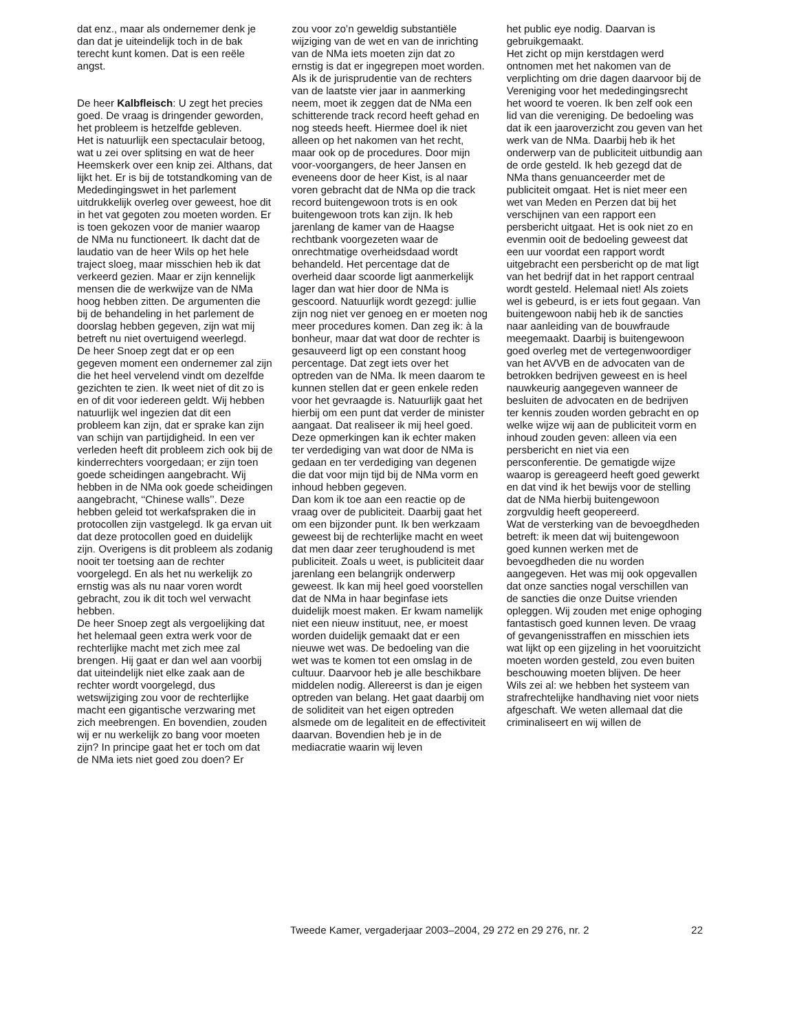dat enz., maar als ondernemer denk je dan dat je uiteindelijk toch in de bak terecht kunt komen. Dat is een reële angst.
De heer Kalbfleisch: U zegt het precies goed. De vraag is dringender geworden, het probleem is hetzelfde gebleven.
Het is natuurlijk een spectaculair betoog, wat u zei over splitsing en wat de heer Heemskerk over een knip zei. Althans, dat lijkt het. Er is bij de totstandkoming van de Mededingingswet in het parlement uitdrukkelijk overleg over geweest, hoe dit in het vat gegoten zou moeten worden. Er is toen gekozen voor de manier waarop de NMa nu functioneert. Ik dacht dat de laudatio van de heer Wils op het hele traject sloeg, maar misschien heb ik dat verkeerd gezien. Maar er zijn kennelijk mensen die de werkwijze van de NMa hoog hebben zitten. De argumenten die bij de behandeling in het parlement de doorslag hebben gegeven, zijn wat mij betreft nu niet overtuigend weerlegd.
De heer Snoep zegt dat er op een gegeven moment een ondernemer zal zijn die het heel vervelend vindt om dezelfde gezichten te zien. Ik weet niet of dit zo is en of dit voor iedereen geldt. Wij hebben natuurlijk wel ingezien dat dit een probleem kan zijn, dat er sprake kan zijn van schijn van partijdigheid. In een ver verleden heeft dit probleem zich ook bij de kinderrechters voorgedaan; er zijn toen goede scheidingen aangebracht. Wij hebben in de NMa ook goede scheidingen aangebracht, ‘‘Chinese walls’’. Deze hebben geleid tot werkafspraken die in protocollen zijn vastgelegd. Ik ga ervan uit dat deze protocollen goed en duidelijk zijn. Overigens is dit probleem als zodanig nooit ter toetsing aan de rechter voorgelegd. En als het nu werkelijk zo ernstig was als nu naar voren wordt gebracht, zou ik dit toch wel verwacht hebben.
De heer Snoep zegt als vergoelijking dat het helemaal geen extra werk voor de rechterlijke macht met zich mee zal brengen. Hij gaat er dan wel aan voorbij dat uiteindelijk niet elke zaak aan de rechter wordt voorgelegd, dus wetswijziging zou voor de rechterlijke macht een gigantische verzwaring met zich meebrengen. En bovendien, zouden wij er nu werkelijk zo bang voor moeten zijn? In principe gaat het er toch om dat de NMa iets niet goed zou doen? Er
zou voor zo’n geweldig substantiële wijziging van de wet en van de inrichting van de NMa iets moeten zijn dat zo ernstig is dat er ingegrepen moet worden. Als ik de jurisprudentie van de rechters van de laatste vier jaar in aanmerking neem, moet ik zeggen dat de NMa een schitterende track record heeft gehad en nog steeds heeft. Hiermee doel ik niet alleen op het nakomen van het recht, maar ook op de procedures. Door mijn voor-voorgangers, de heer Jansen en eveneens door de heer Kist, is al naar voren gebracht dat de NMa op die track record buitengewoon trots is en ook buitengewoon trots kan zijn. Ik heb jarenlang de kamer van de Haagse rechtbank voorgezeten waar de onrechtmatige overheidsdaad wordt behandeld. Het percentage dat de overheid daar scoorde ligt aanmerkelijk lager dan wat hier door de NMa is gescoord. Natuurlijk wordt gezegd: jullie zijn nog niet ver genoeg en er moeten nog meer procedures komen. Dan zeg ik: à la bonheur, maar dat wat door de rechter is gesauveerd ligt op een constant hoog percentage. Dat zegt iets over het optreden van de NMa. Ik meen daarom te kunnen stellen dat er geen enkele reden voor het gevraagde is. Natuurlijk gaat het hierbij om een punt dat verder de minister aangaat. Dat realiseer ik mij heel goed. Deze opmerkingen kan ik echter maken ter verdediging van wat door de NMa is gedaan en ter verdediging van degenen die dat voor mijn tijd bij de NMa vorm en inhoud hebben gegeven.
Dan kom ik toe aan een reactie op de vraag over de publiciteit. Daarbij gaat het om een bijzonder punt. Ik ben werkzaam geweest bij de rechterlijke macht en weet dat men daar zeer terughoudend is met publiciteit. Zoals u weet, is publiciteit daar jarenlang een belangrijk onderwerp geweest. Ik kan mij heel goed voorstellen dat de NMa in haar beginfase iets duidelijk moest maken. Er kwam namelijk niet een nieuw instituut, nee, er moest worden duidelijk gemaakt dat er een nieuwe wet was. De bedoeling van die wet was te komen tot een omslag in de cultuur. Daarvoor heb je alle beschikbare middelen nodig. Allereerst is dan je eigen optreden van belang. Het gaat daarbij om de soliditeit van het eigen optreden alsmede om de legaliteit en de effectiviteit daarvan. Bovendien heb je in de mediacratie waarin wij leven
het public eye nodig. Daarvan is gebruikgemaakt.
Het zicht op mijn kerstdagen werd ontnomen met het nakomen van de verplichting om drie dagen daarvoor bij de Vereniging voor het mededingingsrecht het woord te voeren. Ik ben zelf ook een lid van die vereniging. De bedoeling was dat ik een jaaroverzicht zou geven van het werk van de NMa. Daarbij heb ik het onderwerp van de publiciteit uitbundig aan de orde gesteld. Ik heb gezegd dat de NMa thans genuanceerder met de publiciteit omgaat. Het is niet meer een wet van Meden en Perzen dat bij het verschijnen van een rapport een persbericht uitgaat. Het is ook niet zo en evenmin ooit de bedoeling geweest dat een uur voordat een rapport wordt uitgebracht een persbericht op de mat ligt van het bedrijf dat in het rapport centraal wordt gesteld. Helemaal niet! Als zoiets wel is gebeurd, is er iets fout gegaan. Van buitengewoon nabij heb ik de sancties naar aanleiding van de bouwfraude meegemaakt. Daarbij is buitengewoon goed overleg met de vertegenwoordiger van het AVVB en de advocaten van de betrokken bedrijven geweest en is heel nauwkeurig aangegeven wanneer de besluiten de advocaten en de bedrijven ter kennis zouden worden gebracht en op welke wijze wij aan de publiciteit vorm en inhoud zouden geven: alleen via een persbericht en niet via een persconferentie. De gematigde wijze waarop is gereageerd heeft goed gewerkt en dat vind ik het bewijs voor de stelling dat de NMa hierbij buitengewoon zorgvuldig heeft geopereerd.
Wat de versterking van de bevoegdheden betreft: ik meen dat wij buitengewoon goed kunnen werken met de bevoegdheden die nu worden aangegeven. Het was mij ook opgevallen dat onze sancties nogal verschillen van de sancties die onze Duitse vrienden opleggen. Wij zouden met enige ophoging fantastisch goed kunnen leven. De vraag of gevangenisstraffen en misschien iets wat lijkt op een gijzeling in het vooruitzicht moeten worden gesteld, zou even buiten beschouwing moeten blijven. De heer Wils zei al: we hebben het systeem van strafrechtelijke handhaving niet voor niets afgeschaft. We weten allemaal dat die criminaliseert en wij willen de
Tweede Kamer, vergaderjaar 2003–2004, 29 272 en 29 276, nr. 2 22